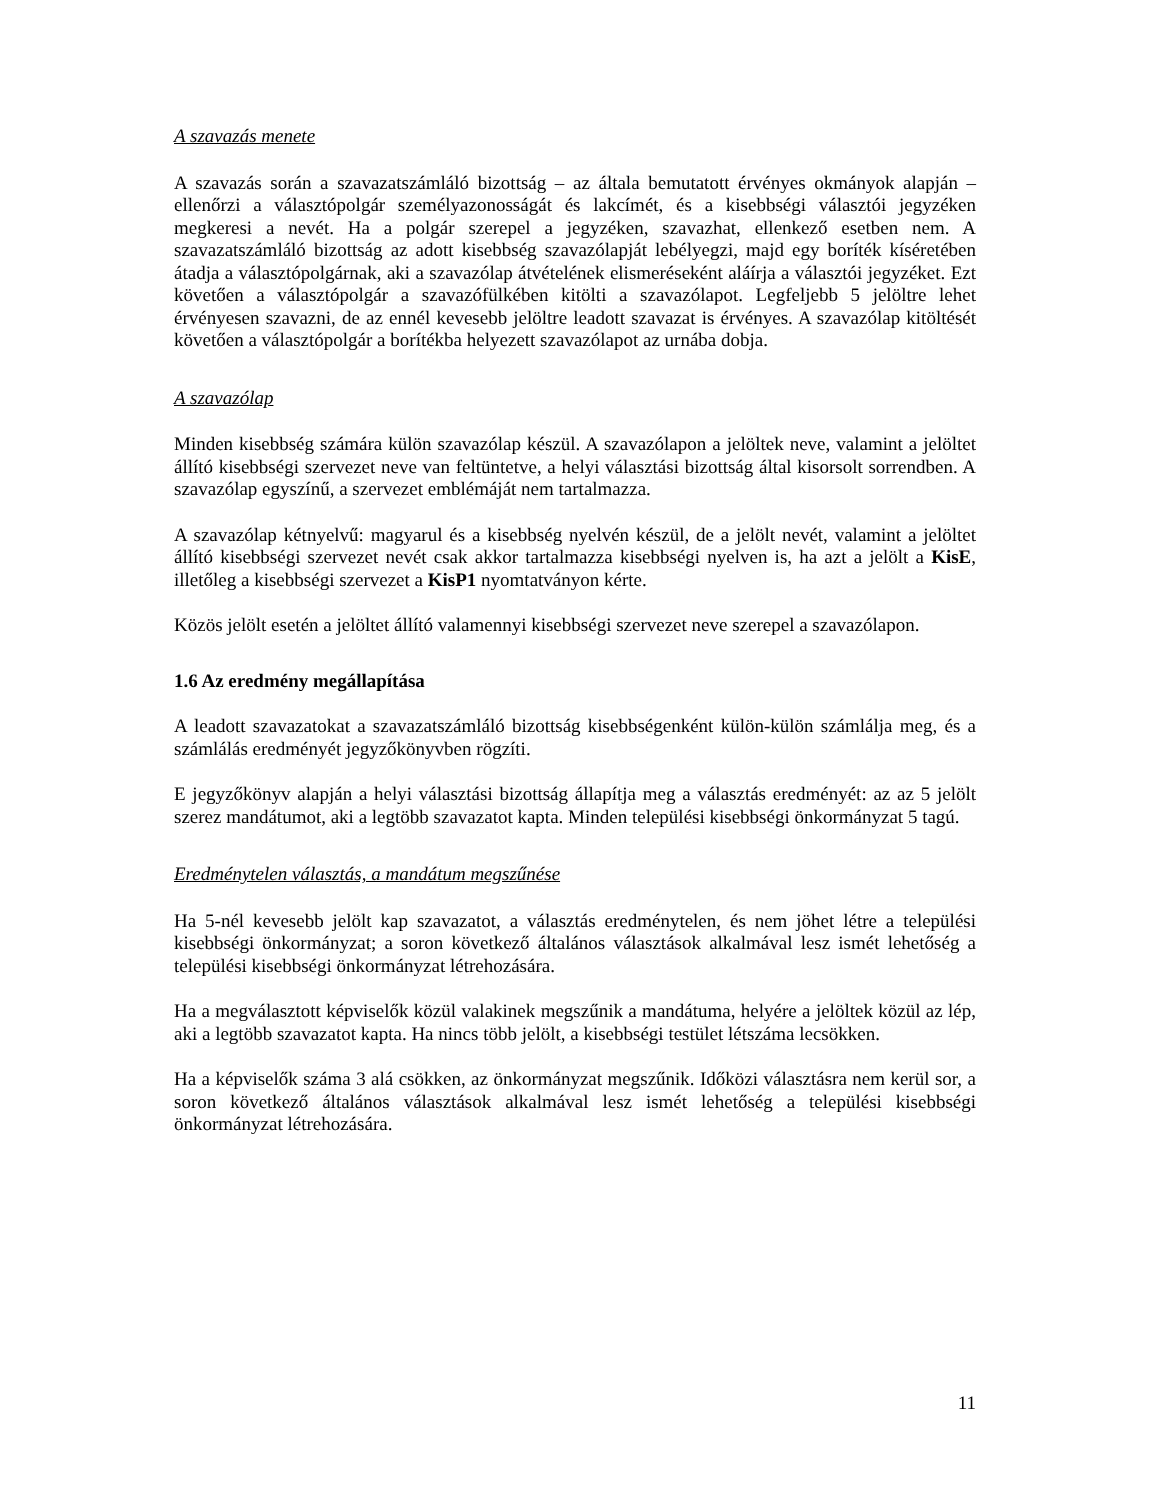A szavazás menete
A szavazás során a szavazatszámláló bizottság – az általa bemutatott érvényes okmányok alapján – ellenőrzi a választópolgár személyazonosságát és lakcímét, és a kisebbségi választói jegyzéken megkeresi a nevét. Ha a polgár szerepel a jegyzéken, szavazhat, ellenkező esetben nem. A szavazatszámláló bizottság az adott kisebbség szavazólapját lebélyegzi, majd egy boríték kíséretében átadja a választópolgárnak, aki a szavazólap átvételének elismeréseként aláírja a választói jegyzéket. Ezt követően a választópolgár a szavazófülkében kitölti a szavazólapot. Legfeljebb 5 jelöltre lehet érvényesen szavazni, de az ennél kevesebb jelöltre leadott szavazat is érvényes. A szavazólap kitöltését követően a választópolgár a borítékba helyezett szavazólapot az urnába dobja.
A szavazólap
Minden kisebbség számára külön szavazólap készül. A szavazólapon a jelöltek neve, valamint a jelöltet állító kisebbségi szervezet neve van feltüntetve, a helyi választási bizottság által kisorsolt sorrendben. A szavazólap egyszínű, a szervezet emblémáját nem tartalmazza.
A szavazólap kétnyelvű: magyarul és a kisebbség nyelvén készül, de a jelölt nevét, valamint a jelöltet állító kisebbségi szervezet nevét csak akkor tartalmazza kisebbségi nyelven is, ha azt a jelölt a KisE, illetőleg a kisebbségi szervezet a KisP1 nyomtatványon kérte.
Közös jelölt esetén a jelöltet állító valamennyi kisebbségi szervezet neve szerepel a szavazólapon.
1.6 Az eredmény megállapítása
A leadott szavazatokat a szavazatszámláló bizottság kisebbségenként külön-külön számlálja meg, és a számlálás eredményét jegyzőkönyvben rögzíti.
E jegyzőkönyv alapján a helyi választási bizottság állapítja meg a választás eredményét: az az 5 jelölt szerez mandátumot, aki a legtöbb szavazatot kapta. Minden települési kisebbségi önkormányzat 5 tagú.
Eredménytelen választás, a mandátum megszűnése
Ha 5-nél kevesebb jelölt kap szavazatot, a választás eredménytelen, és nem jöhet létre a települési kisebbségi önkormányzat; a soron következő általános választások alkalmával lesz ismét lehetőség a települési kisebbségi önkormányzat létrehozására.
Ha a megválasztott képviselők közül valakinek megszűnik a mandátuma, helyére a jelöltek közül az lép, aki a legtöbb szavazatot kapta. Ha nincs több jelölt, a kisebbségi testület létszáma lecsökken.
Ha a képviselők száma 3 alá csökken, az önkormányzat megszűnik. Időközi választásra nem kerül sor, a soron következő általános választások alkalmával lesz ismét lehetőség a települési kisebbségi önkormányzat létrehozására.
11